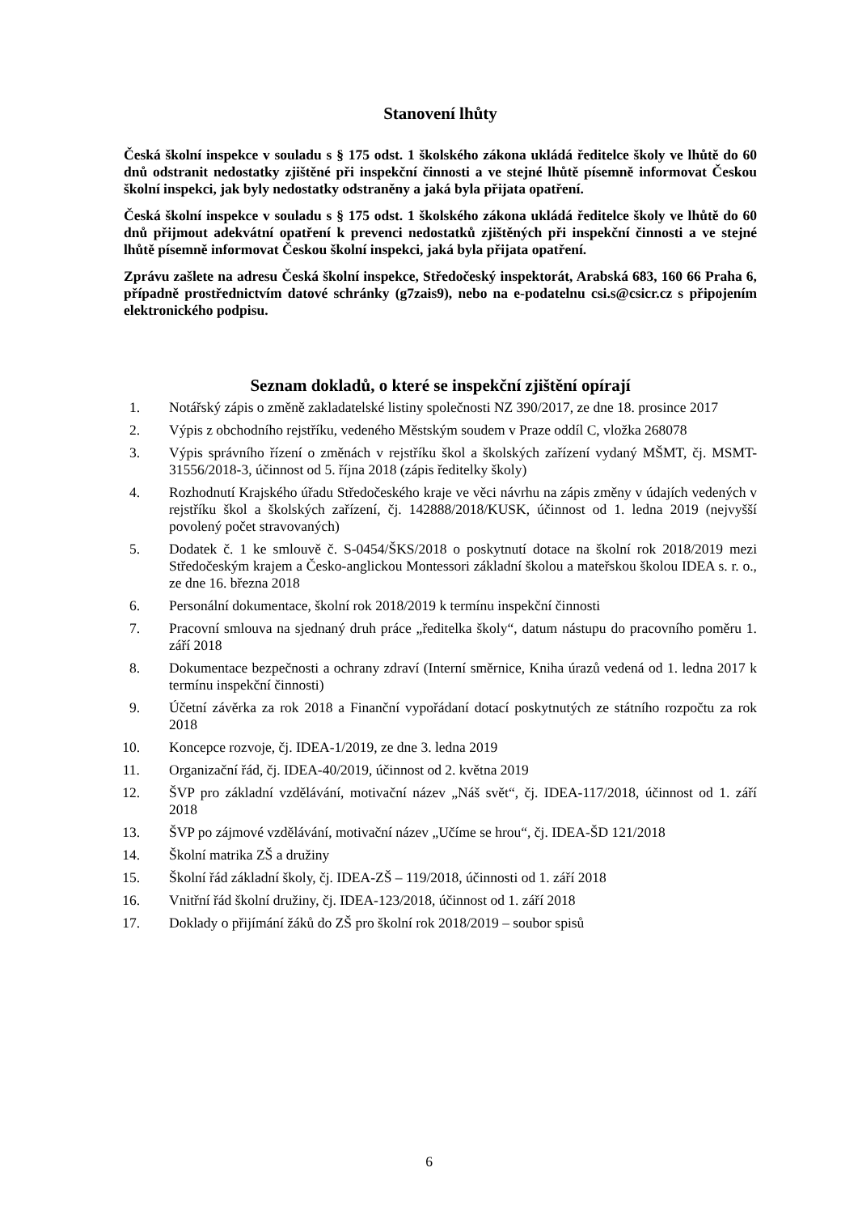Stanovení lhůty
Česká školní inspekce v souladu s § 175 odst. 1 školského zákona ukládá ředitelce školy ve lhůtě do 60 dnů odstranit nedostatky zjištěné při inspekční činnosti a ve stejné lhůtě písemně informovat Českou školní inspekci, jak byly nedostatky odstraněny a jaká byla přijata opatření.
Česká školní inspekce v souladu s § 175 odst. 1 školského zákona ukládá ředitelce školy ve lhůtě do 60 dnů přijmout adekvátní opatření k prevenci nedostatků zjištěných při inspekční činnosti a ve stejné lhůtě písemně informovat Českou školní inspekci, jaká byla přijata opatření.
Zprávu zašlete na adresu Česká školní inspekce, Středočeský inspektorát, Arabská 683, 160 66 Praha 6, případně prostřednictvím datové schránky (g7zais9), nebo na e-podatelnu csi.s@csicr.cz s připojením elektronického podpisu.
Seznam dokladů, o které se inspekční zjištění opírají
1. Notářský zápis o změně zakladatelské listiny společnosti NZ 390/2017, ze dne 18. prosince 2017
2. Výpis z obchodního rejstříku, vedeného Městským soudem v Praze oddíl C, vložka 268078
3. Výpis správního řízení o změnách v rejstříku škol a školských zařízení vydaný MŠMT, čj. MSMT-31556/2018-3, účinnost od 5. října 2018 (zápis ředitelky školy)
4. Rozhodnutí Krajského úřadu Středočeského kraje ve věci návrhu na zápis změny v údajích vedených v rejstříku škol a školských zařízení, čj. 142888/2018/KUSK, účinnost od 1. ledna 2019 (nejvyšší povolený počet stravovaných)
5. Dodatek č. 1 ke smlouvě č. S-0454/ŠKS/2018 o poskytnutí dotace na školní rok 2018/2019 mezi Středočeským krajem a Česko-anglickou Montessori základní školou a mateřskou školou IDEA s. r. o., ze dne 16. března 2018
6. Personální dokumentace, školní rok 2018/2019 k termínu inspekční činnosti
7. Pracovní smlouva na sjednaný druh práce „ředitelka školy“, datum nástupu do pracovního poměru 1. září 2018
8. Dokumentace bezpečnosti a ochrany zdraví (Interní směrnice, Kniha úrazů vedená od 1. ledna 2017 k termínu inspekční činnosti)
9. Účetní závěrka za rok 2018 a Finanční vypořádaní dotací poskytnutých ze státního rozpočtu za rok 2018
10. Koncepce rozvoje, čj. IDEA-1/2019, ze dne 3. ledna 2019
11. Organizační řád, čj. IDEA-40/2019, účinnost od 2. května 2019
12. ŠVP pro základní vzdělávání, motivační název „Náš svět“, čj. IDEA-117/2018, účinnost od 1. září 2018
13. ŠVP po zájmové vzdělávání, motivační název „Učíme se hrou“, čj. IDEA-ŠD 121/2018
14. Školní matrika ZŠ a družiny
15. Školní řád základní školy, čj. IDEA-ZŠ – 119/2018, účinnosti od 1. září 2018
16. Vnitřní řád školní družiny, čj. IDEA-123/2018, účinnost od 1. září 2018
17. Doklady o přijímání žáků do ZŠ pro školní rok 2018/2019 – soubor spisů
6